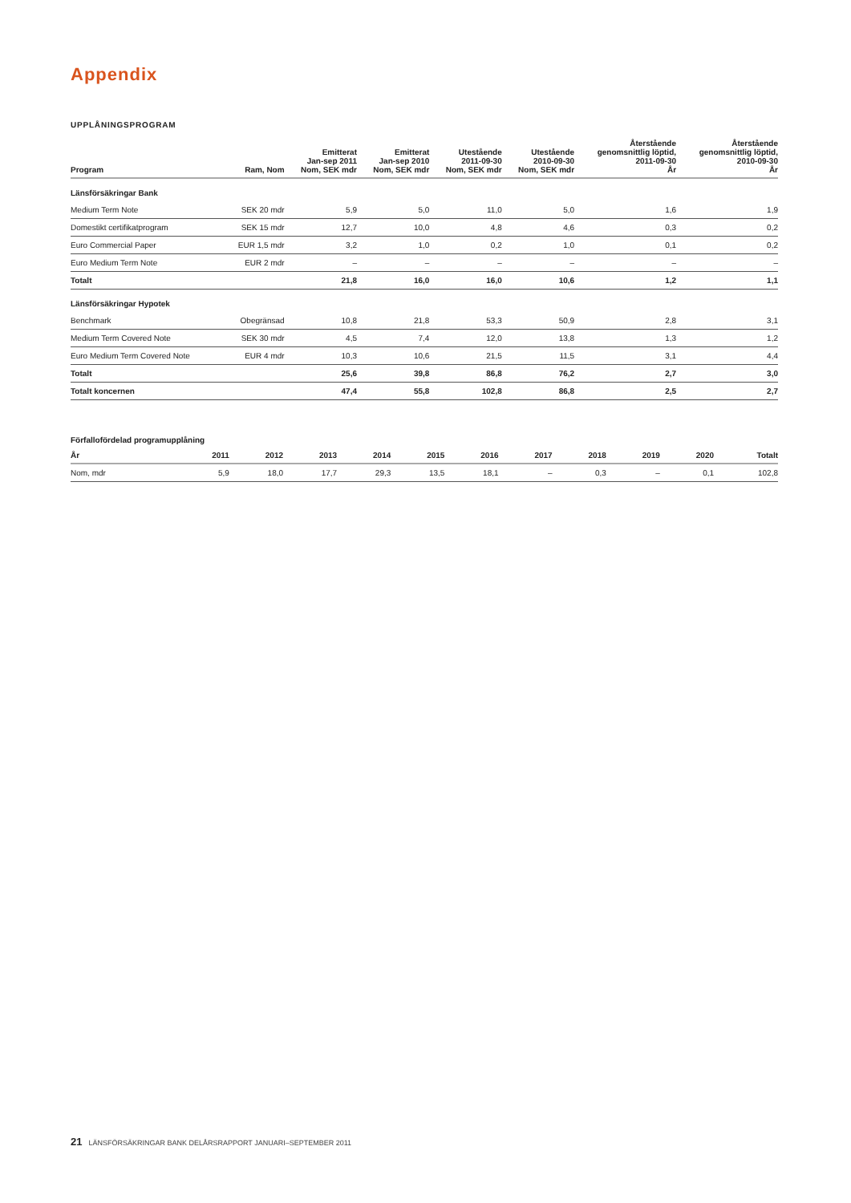Appendix
UPPLÅNINGSPROGRAM
| Program | Ram, Nom | Emitterat Jan-sep 2011 Nom, SEK mdr | Emitterat Jan-sep 2010 Nom, SEK mdr | Utestående 2011-09-30 Nom, SEK mdr | Utestående 2010-09-30 Nom, SEK mdr | Återstående genomsnittlig löptid, 2011-09-30 År | Återstående genomsnittlig löptid, 2010-09-30 År |
| --- | --- | --- | --- | --- | --- | --- | --- |
| Länsförsäkringar Bank | | | | | | | |
| Medium Term Note | SEK 20 mdr | 5,9 | 5,0 | 11,0 | 5,0 | 1,6 | 1,9 |
| Domestikt certifikatprogram | SEK 15 mdr | 12,7 | 10,0 | 4,8 | 4,6 | 0,3 | 0,2 |
| Euro Commercial Paper | EUR 1,5 mdr | 3,2 | 1,0 | 0,2 | 1,0 | 0,1 | 0,2 |
| Euro Medium Term Note | EUR 2 mdr | – | – | – | – | – | – |
| Totalt | | 21,8 | 16,0 | 16,0 | 10,6 | 1,2 | 1,1 |
| Länsförsäkringar Hypotek | | | | | | | |
| Benchmark | Obegränsad | 10,8 | 21,8 | 53,3 | 50,9 | 2,8 | 3,1 |
| Medium Term Covered Note | SEK 30 mdr | 4,5 | 7,4 | 12,0 | 13,8 | 1,3 | 1,2 |
| Euro Medium Term Covered Note | EUR 4 mdr | 10,3 | 10,6 | 21,5 | 11,5 | 3,1 | 4,4 |
| Totalt | | 25,6 | 39,8 | 86,8 | 76,2 | 2,7 | 3,0 |
| Totalt koncernen | | 47,4 | 55,8 | 102,8 | 86,8 | 2,5 | 2,7 |
Förfallofördelad programupplåning
| År | 2011 | 2012 | 2013 | 2014 | 2015 | 2016 | 2017 | 2018 | 2019 | 2020 | Totalt |
| --- | --- | --- | --- | --- | --- | --- | --- | --- | --- | --- | --- |
| Nom, mdr | 5,9 | 18,0 | 17,7 | 29,3 | 13,5 | 18,1 | – | 0,3 | – | 0,1 | 102,8 |
21 LÄNSFÖRSÄKRINGAR BANK DELÅRSRAPPORT JANUARI–SEPTEMBER 2011